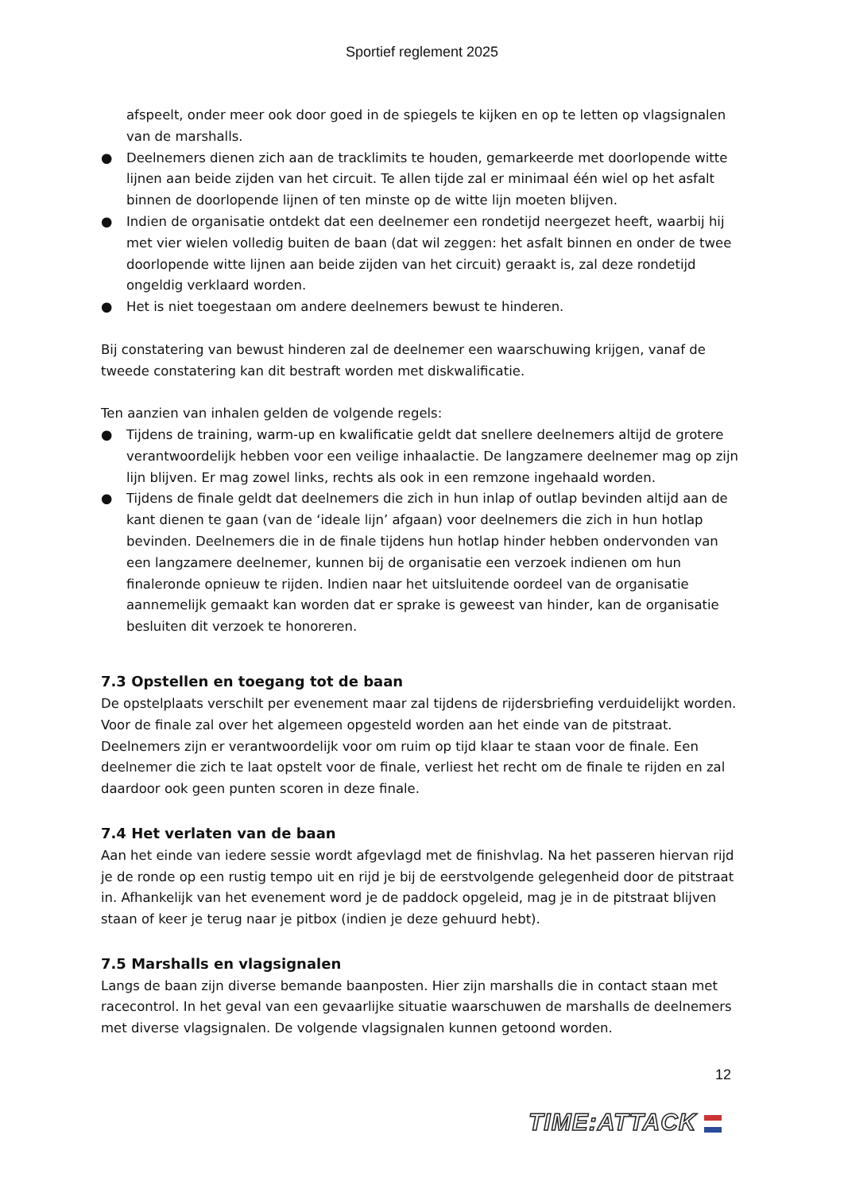Sportief reglement 2025
afspeelt, onder meer ook door goed in de spiegels te kijken en op te letten op vlagsignalen van de marshalls.
● Deelnemers dienen zich aan de tracklimits te houden, gemarkeerde met doorlopende witte lijnen aan beide zijden van het circuit. Te allen tijde zal er minimaal één wiel op het asfalt binnen de doorlopende lijnen of ten minste op de witte lijn moeten blijven.
● Indien de organisatie ontdekt dat een deelnemer een rondetijd neergezet heeft, waarbij hij met vier wielen volledig buiten de baan (dat wil zeggen: het asfalt binnen en onder de twee doorlopende witte lijnen aan beide zijden van het circuit) geraakt is, zal deze rondetijd ongeldig verklaard worden.
● Het is niet toegestaan om andere deelnemers bewust te hinderen.
Bij constatering van bewust hinderen zal de deelnemer een waarschuwing krijgen, vanaf de tweede constatering kan dit bestraft worden met diskwalificatie.
Ten aanzien van inhalen gelden de volgende regels:
● Tijdens de training, warm-up en kwalificatie geldt dat snellere deelnemers altijd de grotere verantwoordelijk hebben voor een veilige inhaalactie. De langzamere deelnemer mag op zijn lijn blijven. Er mag zowel links, rechts als ook in een remzone ingehaald worden.
● Tijdens de finale geldt dat deelnemers die zich in hun inlap of outlap bevinden altijd aan de kant dienen te gaan (van de ‘ideale lijn’ afgaan) voor deelnemers die zich in hun hotlap bevinden. Deelnemers die in de finale tijdens hun hotlap hinder hebben ondervonden van een langzamere deelnemer, kunnen bij de organisatie een verzoek indienen om hun finaleronde opnieuw te rijden. Indien naar het uitsluitende oordeel van de organisatie aannemelijk gemaakt kan worden dat er sprake is geweest van hinder, kan de organisatie besluiten dit verzoek te honoreren.
7.3 Opstellen en toegang tot de baan
De opstelplaats verschilt per evenement maar zal tijdens de rijdersbriefing verduidelijkt worden. Voor de finale zal over het algemeen opgesteld worden aan het einde van de pitstraat. Deelnemers zijn er verantwoordelijk voor om ruim op tijd klaar te staan voor de finale. Een deelnemer die zich te laat opstelt voor de finale, verliest het recht om de finale te rijden en zal daardoor ook geen punten scoren in deze finale.
7.4 Het verlaten van de baan
Aan het einde van iedere sessie wordt afgevlagd met de finishvlag. Na het passeren hiervan rijd je de ronde op een rustig tempo uit en rijd je bij de eerstvolgende gelegenheid door de pitstraat in. Afhankelijk van het evenement word je de paddock opgeleid, mag je in de pitstraat blijven staan of keer je terug naar je pitbox (indien je deze gehuurd hebt).
7.5 Marshalls en vlagsignalen
Langs de baan zijn diverse bemande baanposten. Hier zijn marshalls die in contact staan met racecontrol. In het geval van een gevaarlijke situatie waarschuwen de marshalls de deelnemers met diverse vlagsignalen. De volgende vlagsignalen kunnen getoond worden.
12
TIME:ATTACK